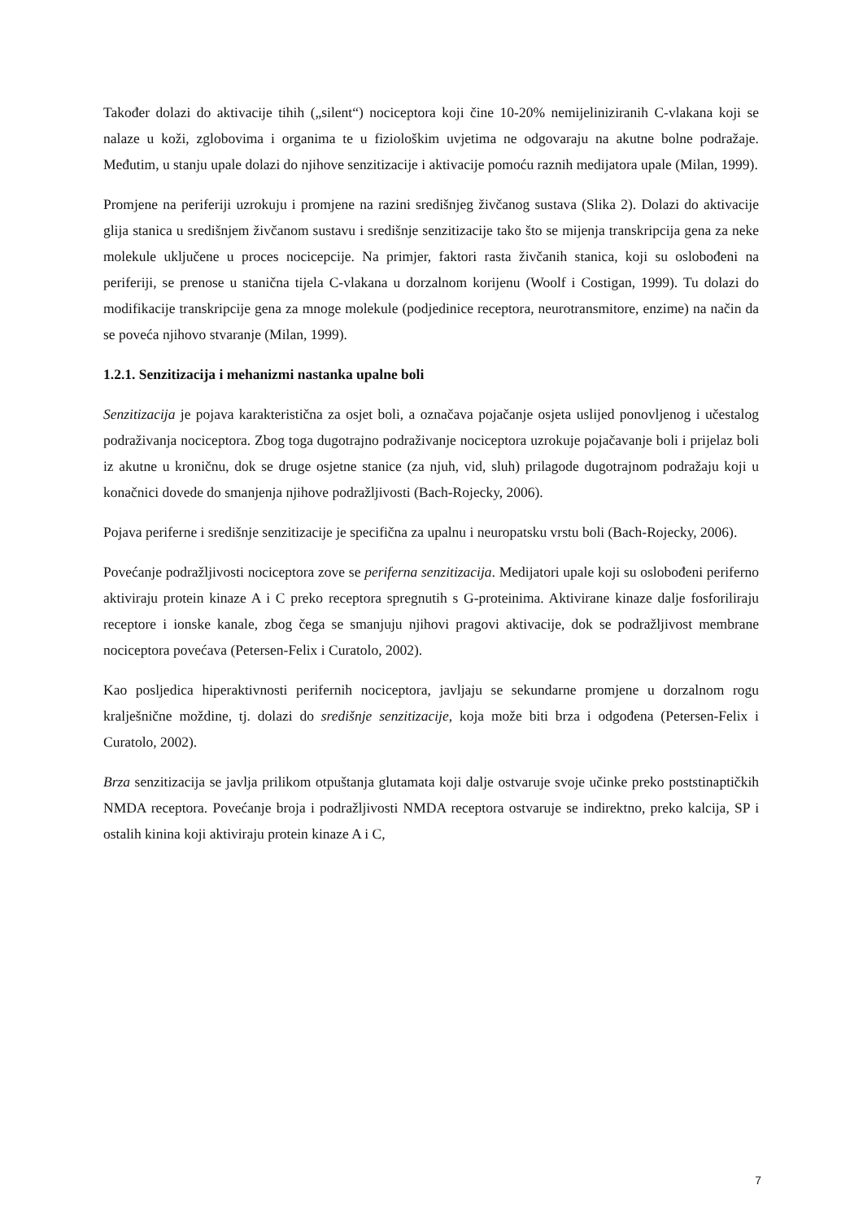Također dolazi do aktivacije tihih („silent“) nociceptora koji čine 10-20% nemijeliniziranih C-vlakana koji se nalaze u koži, zglobovima i organima te u fiziološkim uvjetima ne odgovaraju na akutne bolne podražaje. Međutim, u stanju upale dolazi do njihove senzitizacije i aktivacije pomoću raznih medijatora upale (Milan, 1999).
Promjene na periferiji uzrokuju i promjene na razini središnjeg živčanog sustava (Slika 2). Dolazi do aktivacije glija stanica u središnjem živčanom sustavu i središnje senzitizacije tako što se mijenja transkripcija gena za neke molekule uključene u proces nocicepcije. Na primjer, faktori rasta živčanih stanica, koji su oslobođeni na periferiji, se prenose u stanična tijela C-vlakana u dorzalnom korijenu (Woolf i Costigan, 1999). Tu dolazi do modifikacije transkripcije gena za mnoge molekule (podjedinice receptora, neurotransmitore, enzime) na način da se poveća njihovo stvaranje (Milan, 1999).
1.2.1. Senzitizacija i mehanizmi nastanka upalne boli
Senzitizacija je pojava karakteristična za osjet boli, a označava pojačanje osjeta uslijed ponovljenog i učestalog podraživanja nociceptora. Zbog toga dugotrajno podraživanje nociceptora uzrokuje pojačavanje boli i prijelaz boli iz akutne u kroničnu, dok se druge osjetne stanice (za njuh, vid, sluh) prilagode dugotrajnom podražaju koji u konačnici dovede do smanjenja njihove podražljivosti (Bach-Rojecky, 2006).
Pojava periferne i središnje senzitizacije je specifična za upalnu i neuropatsku vrstu boli (Bach-Rojecky, 2006).
Povećanje podražljivosti nociceptora zove se periferna senzitizacija. Medijatori upale koji su oslobođeni periferno aktiviraju protein kinaze A i C preko receptora spregnutih s G-proteinima. Aktivirane kinaze dalje fosforiliraju receptore i ionske kanale, zbog čega se smanjuju njihovi pragovi aktivacije, dok se podražljivost membrane nociceptora povećava (Petersen-Felix i Curatolo, 2002).
Kao posljedica hiperaktivnosti perifernih nociceptora, javljaju se sekundarne promjene u dorzalnom rogu kralješnične moždine, tj. dolazi do središnje senzitizacije, koja može biti brza i odgođena (Petersen-Felix i Curatolo, 2002).
Brza senzitizacija se javlja prilikom otpuštanja glutamata koji dalje ostvaruje svoje učinke preko poststinaptičkih NMDA receptora. Povećanje broja i podražljivosti NMDA receptora ostvaruje se indirektno, preko kalcija, SP i ostalih kinina koji aktiviraju protein kinaze A i C,
7